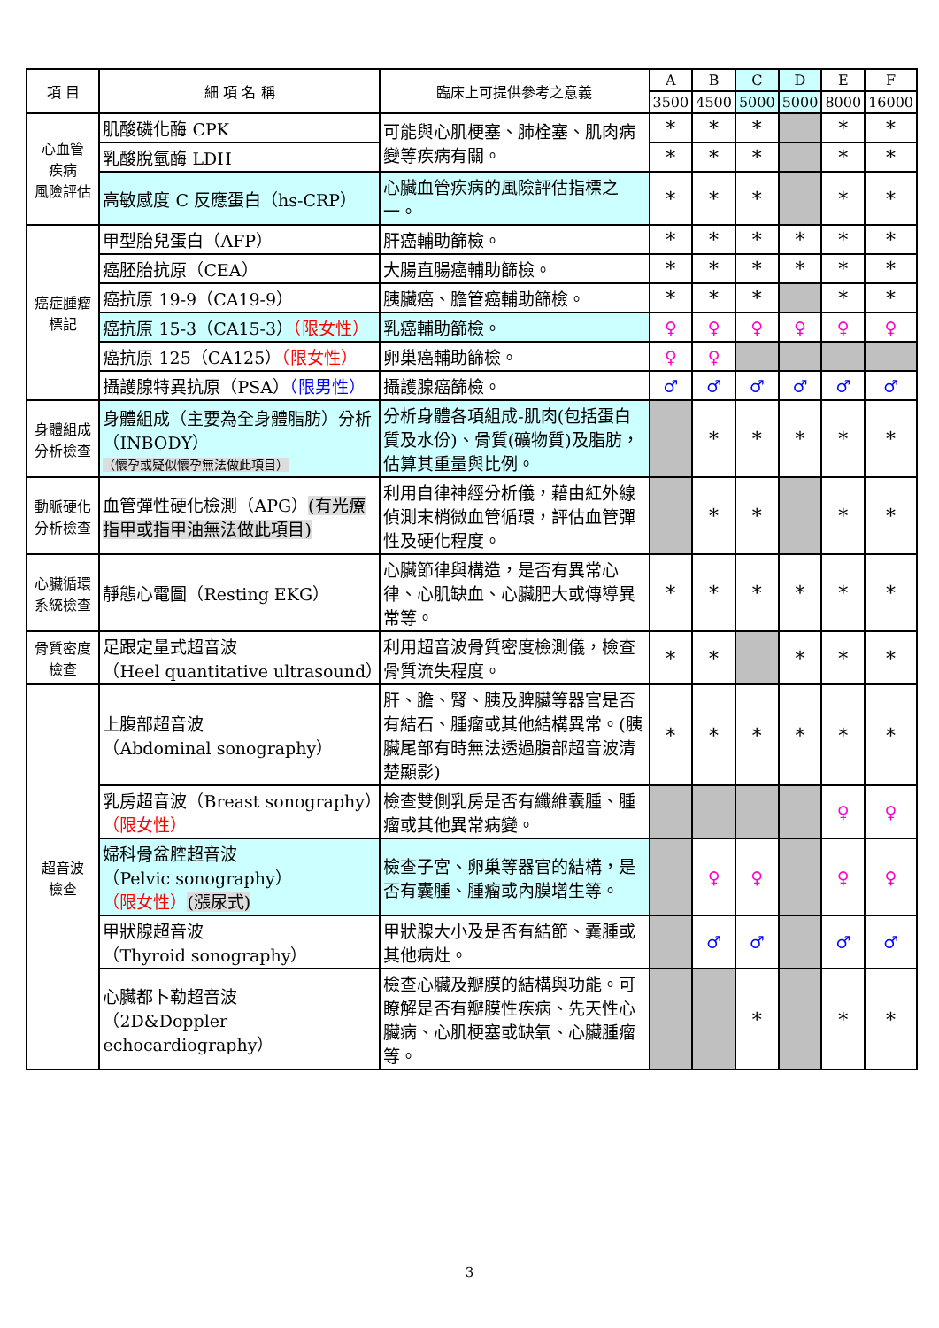| 項 目 | 細 項 名 稱 | 臨床上可提供參考之意義 | A | B | C | D | E | F |
| --- | --- | --- | --- | --- | --- | --- | --- | --- |
| | | | 3500 | 4500 | 5000 | 5000 | 8000 | 16000 |
| 心血管 疾病 風險評估 | 肌酸磷化酶 CPK | 可能與心肌梗塞、肺栓塞、肌肉病變等疾病有關。 | * | * | * | | * | * |
| | 乳酸脫氫酶 LDH | | * | * | * | | * | * |
| | 高敏感度 C 反應蛋白（hs-CRP） | 心臟血管疾病的風險評估指標之一。 | * | * | * | | * | * |
| 癌症腫瘤 標記 | 甲型胎兒蛋白（AFP） | 肝癌輔助篩檢。 | * | * | * | * | * | * |
| | 癌胚胎抗原（CEA） | 大腸直腸癌輔助篩檢。 | * | * | * | * | * | * |
| | 癌抗原 19-9（CA19-9） | 胰臟癌、膽管癌輔助篩檢。 | * | * | * | | * | * |
| | 癌抗原 15-3（CA15-3） （限女性） | 乳癌輔助篩檢。 | ♀ | ♀ | ♀ | ♀ | ♀ | ♀ |
| | 癌抗原 125（CA125） （限女性） | 卵巢癌輔助篩檢。 | ♀ | ♀ | | | | |
| | 攝護腺特異抗原（PSA） （限男性） | 攝護腺癌篩檢。 | ♂ | ♂ | ♂ | ♂ | ♂ | ♂ |
| 身體組成 分析檢查 | 身體組成（主要為全身體脂肪）分析（INBODY） （懷孕或疑似懷孕無法做此項目） | 分析身體各項組成-肌肉(包括蛋白質及水份)、骨質(礦物質)及脂肪，估算其重量與比例。 | | * | * | * | * | * |
| 動脈硬化 分析檢查 | 血管彈性硬化檢測（APG） (有光療指甲或指甲油無法做此項目) | 利用自律神經分析儀，藉由紅外線偵測末梢微血管循環，評估血管彈性及硬化程度。 | | * | * | | * | * |
| 心臟循環 系統檢查 | 靜態心電圖（Resting EKG） | 心臟節律與構造，是否有異常心律、心肌缺血、心臟肥大或傳導異常等。 | * | * | * | * | * | * |
| 骨質密度 檢查 | 足跟定量式超音波 （Heel quantitative ultrasound） | 利用超音波骨質密度檢測儀，檢查骨質流失程度。 | * | * | | * | * | * |
| 超音波 檢查 | 上腹部超音波 （Abdominal sonography） | 肝、膽、腎、胰及脾臟等器官是否有結石、腫瘤或其他結構異常。(胰臟尾部有時無法透過腹部超音波清楚顯影) | * | * | * | * | * | * |
| | 乳房超音波（Breast sonography） （限女性） | 檢查雙側乳房是否有纖維囊腫、腫瘤或其他異常病變。 | | | | | ♀ | ♀ |
| | 婦科骨盆腔超音波 （Pelvic sonography） （限女性） (漲尿式) | 檢查子宮、卵巢等器官的結構，是否有囊腫、腫瘤或內膜增生等。 | | ♀ | ♀ | | ♀ | ♀ |
| | 甲狀腺超音波 （Thyroid sonography） | 甲狀腺大小及是否有結節、囊腫或其他病灶。 | | ♂ | ♂ | | ♂ | ♂ |
| | 心臟都卜勒超音波 （2D&Doppler echocardiography） | 檢查心臟及瓣膜的結構與功能。可瞭解是否有瓣膜性疾病、先天性心臟病、心肌梗塞或缺氧、心臟腫瘤等。 | | | * | | * | * |
3